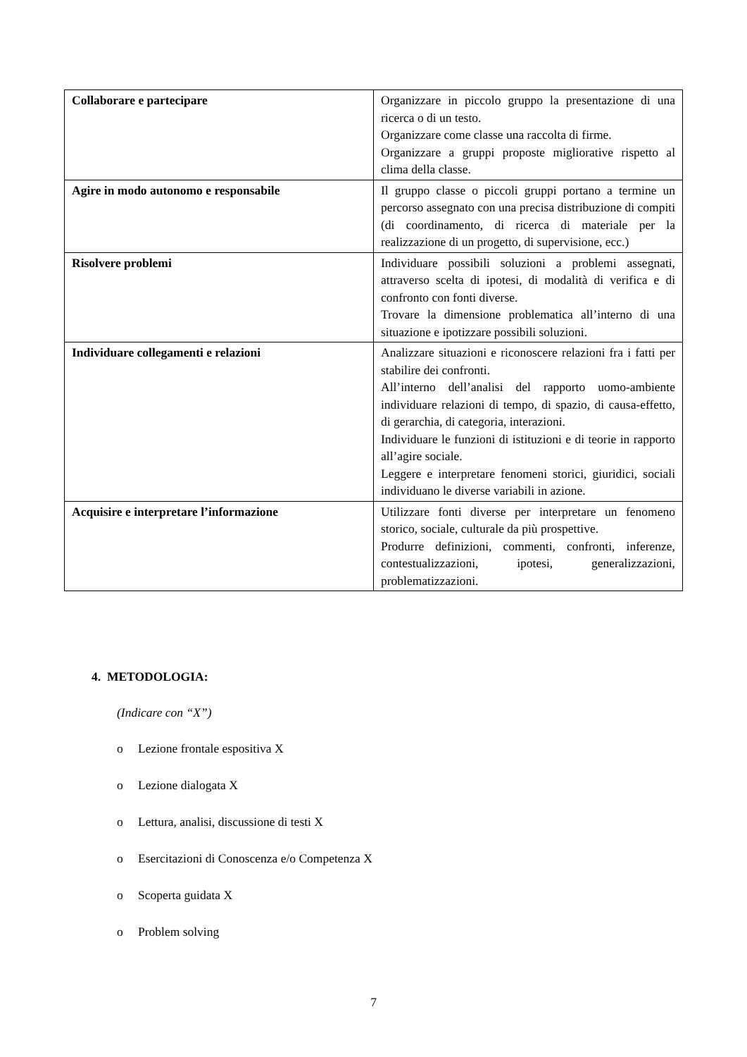| Collaborare e partecipare | Organizzare in piccolo gruppo la presentazione di una ricerca o di un testo. Organizzare come classe una raccolta di firme. Organizzare a gruppi proposte migliorative rispetto al clima della classe. |
| Agire in modo autonomo e responsabile | Il gruppo classe o piccoli gruppi portano a termine un percorso assegnato con una precisa distribuzione di compiti (di coordinamento, di ricerca di materiale per la realizzazione di un progetto, di supervisione, ecc.) |
| Risolvere problemi | Individuare possibili soluzioni a problemi assegnati, attraverso scelta di ipotesi, di modalità di verifica e di confronto con fonti diverse. Trovare la dimensione problematica all’interno di una situazione e ipotizzare possibili soluzioni. |
| Individuare collegamenti e relazioni | Analizzare situazioni e riconoscere relazioni fra i fatti per stabilire dei confronti. All’interno dell’analisi del rapporto uomo-ambiente individuare relazioni di tempo, di spazio, di causa-effetto, di gerarchia, di categoria, interazioni. Individuare le funzioni di istituzioni e di teorie in rapporto all’agire sociale. Leggere e interpretare fenomeni storici, giuridici, sociali individuano le diverse variabili in azione. |
| Acquisire e interpretare l’informazione | Utilizzare fonti diverse per interpretare un fenomeno storico, sociale, culturale da più prospettive. Produrre definizioni, commenti, confronti, inferenze, contestualizzazioni, ipotesi, generalizzazioni, problematizzazioni. |
4. METODOLOGIA:
(Indicare con “X”)
o Lezione frontale espositiva X
o Lezione dialogata X
o Lettura, analisi, discussione di testi X
o Esercitazioni di Conoscenza e/o Competenza X
o Scoperta guidata X
o Problem solving
7